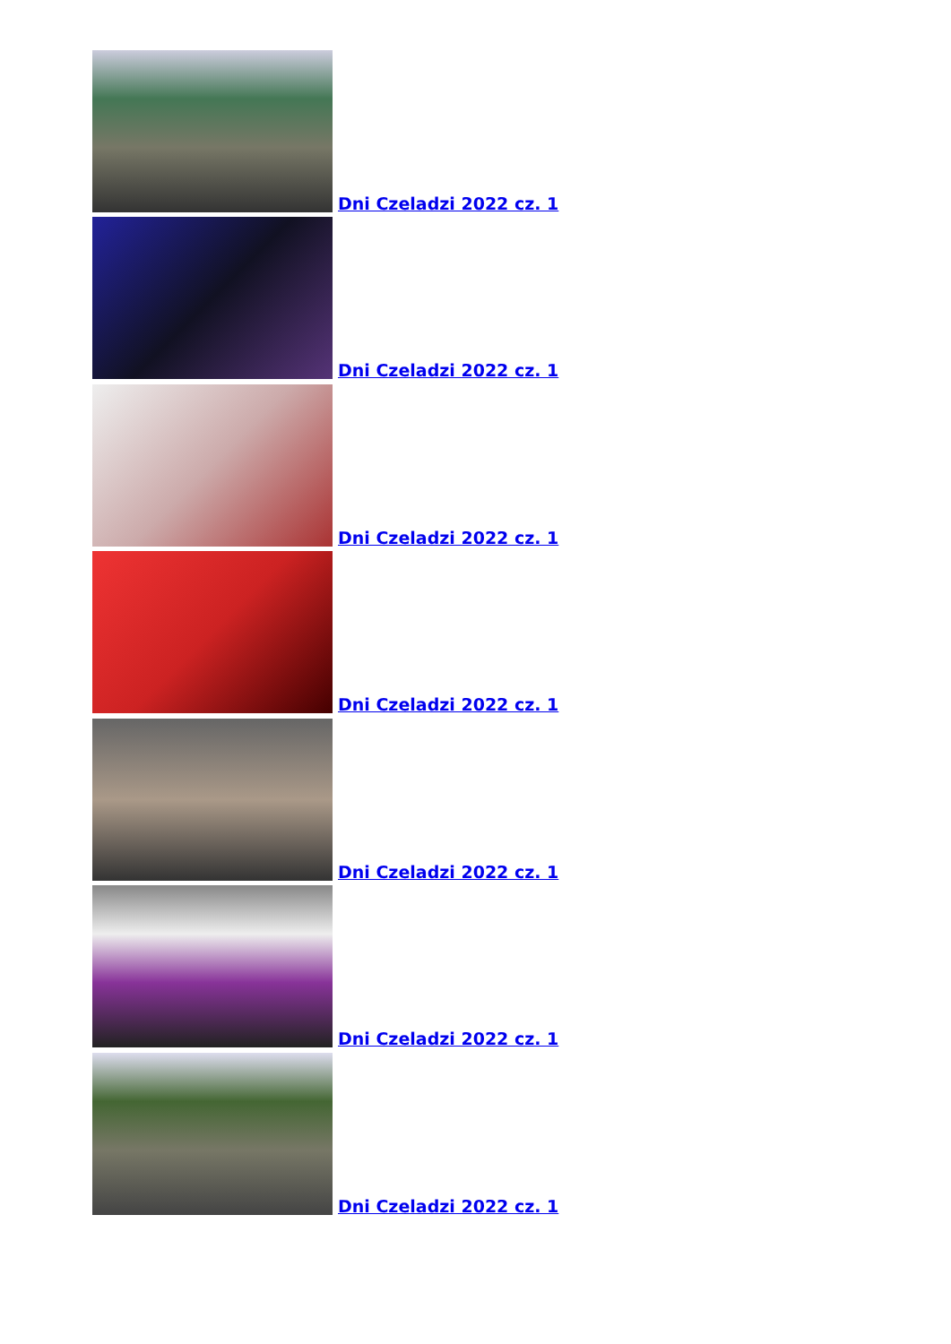Dni Czeladzi 2022 cz. 1
Dni Czeladzi 2022 cz. 1
Dni Czeladzi 2022 cz. 1
Dni Czeladzi 2022 cz. 1
Dni Czeladzi 2022 cz. 1
Dni Czeladzi 2022 cz. 1
Dni Czeladzi 2022 cz. 1